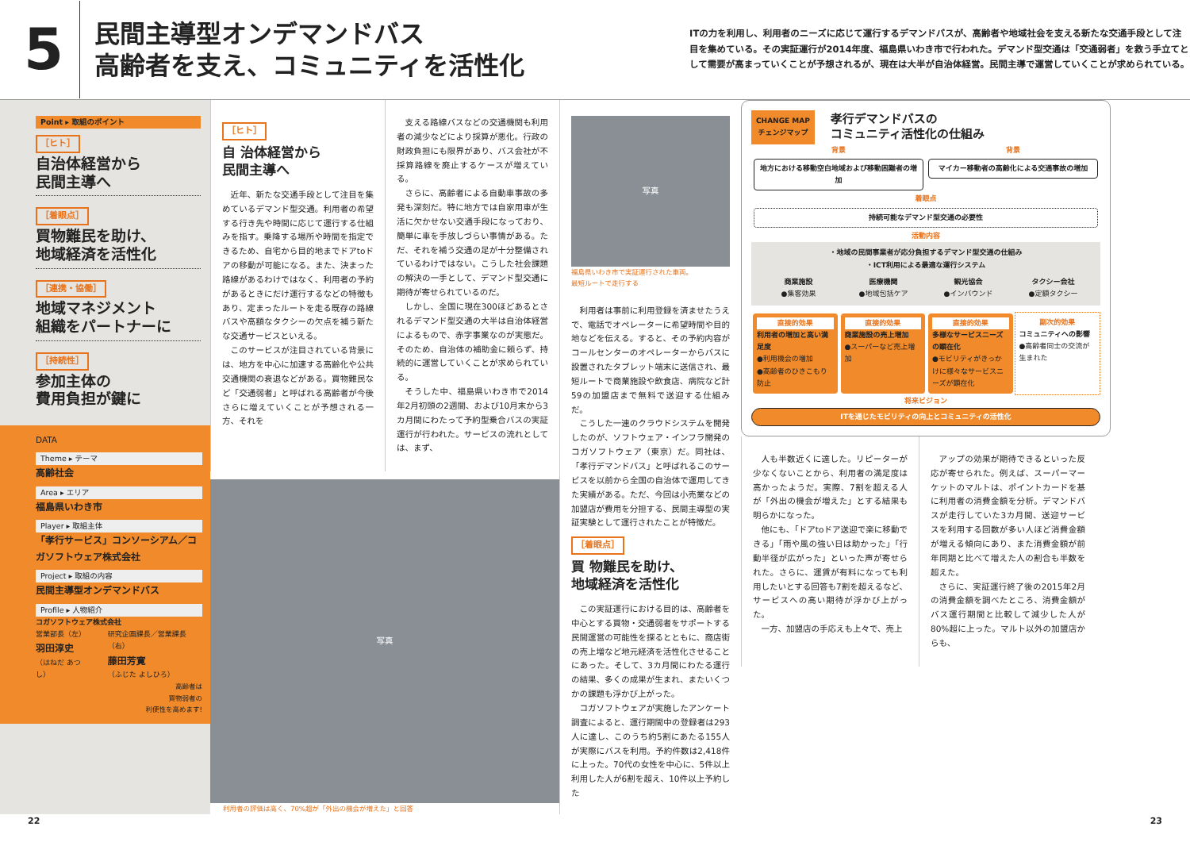5
民間主導型オンデマンドバス
高齢者を支え、コミュニティを活性化
ITの力を利用し、利用者のニーズに応じて運行するデマンドバスが、高齢者や地域社会を支える新たな交通手段として注目を集めている。その実証運行が2014年度、福島県いわき市で行われた。デマンド型交通は「交通弱者」を救う手立てとして需要が高まっていくことが予想されるが、現在は大半が自治体経営。民間主導で運営していくことが求められている。
Point ▸ 取組のポイント
［ヒト］
自治体経営から
民間主導へ
［着眼点］
買物難民を助け、
地域経済を活性化
［連携・協働］
地域マネジメント
組織をパートナーに
［持続性］
参加主体の
費用負担が鍵に
DATA
Theme ▸ テーマ
高齢社会
Area ▸ エリア
福島県いわき市
Player ▸ 取組主体
「孝行サービス」コンソーシアム／コガソフトウェア株式会社
Project ▸ 取組の内容
民間主導型オンデマンドバス
Profile ▸ 人物紹介
コガソフトウェア株式会社
営業部長（左）
羽田淳史
（はねだ あつし）
研究企画課長／営業課長（右）
藤田芳寛
（ふじた よしひろ）
高齢者は
買物弱者の
利便性を高めます!
［ヒト］
自 治体経営から
民間主導へ
近年、新たな交通手段として注目を集めているデマンド型交通。利用者の希望する行き先や時間に応じて運行する仕組みを指す。乗降する場所や時間を指定できるため、自宅から目的地までドアtoドアの移動が可能になる。また、決まった路線があるわけではなく、利用者の予約があるときにだけ運行するなどの特徴もあり、定まったルートを走る既存の路線バスや高額なタクシーの欠点を補う新たな交通サービスといえる。
このサービスが注目されている背景には、地方を中心に加速する高齢化や公共交通機関の衰退などがある。買物難民など「交通弱者」と呼ばれる高齢者が今後さらに増えていくことが予想される一方、それを
支える路線バスなどの交通機関も利用者の減少などにより採算が悪化。行政の財政負担にも限界があり、バス会社が不採算路線を廃止するケースが増えている。
さらに、高齢者による自動車事故の多発も深刻だ。特に地方では自家用車が生活に欠かせない交通手段になっており、簡単に車を手放しづらい事情がある。ただ、それを補う交通の足が十分整備されているわけではない。こうした社会課題の解決の一手として、デマンド型交通に期待が寄せられているのだ。
しかし、全国に現在300ほどあるとされるデマンド型交通の大半は自治体経営によるもので、赤字事業なのが実態だ。そのため、自治体の補助金に頼らず、持続的に運営していくことが求められている。
そうした中、福島県いわき市で2014年2月初頭の2週間、および10月末から3カ月間にわたって予約型乗合バスの実証運行が行われた。サービスの流れとしては、まず、
写真
利用者の評価は高く、70%超が「外出の機会が増えた」と回答
写真
福島県いわき市で実証運行された車両。
最短ルートで走行する
利用者は事前に利用登録を済ませたうえで、電話でオペレーターに希望時間や目的地などを伝える。すると、その予約内容がコールセンターのオペレーターからバスに設置されたタブレット端末に送信され、最短ルートで商業施設や飲食店、病院など計59の加盟店まで無料で送迎する仕組みだ。
こうした一連のクラウドシステムを開発したのが、ソフトウェア・インフラ開発のコガソフトウェア（東京）だ。同社は、「孝行デマンドバス」と呼ばれるこのサービスを以前から全国の自治体で運用してきた実績がある。ただ、今回は小売業などの加盟店が費用を分担する、民間主導型の実証実験として運行されたことが特徴だ。
［着眼点］
買 物難民を助け、
地域経済を活性化
この実証運行における目的は、高齢者を中心とする買物・交通弱者をサポートする民間運営の可能性を探るとともに、商店街の売上増など地元経済を活性化させることにあった。そして、3カ月間にわたる運行の結果、多くの成果が生まれ、またいくつかの課題も浮かび上がった。
コガソフトウェアが実施したアンケート調査によると、運行期間中の登録者は293人に達し、このうち約5割にあたる155人が実際にバスを利用。予約件数は2,418件に上った。70代の女性を中心に、5件以上利用した人が6割を超え、10件以上予約した
CHANGE MAP
チェンジマップ
孝行デマンドバスの
コミュニティ活性化の仕組み
背景
地方における移動空白地域および移動困難者の増加
背景
マイカー移動者の高齢化による交通事故の増加
着眼点
持続可能なデマンド型交通の必要性
活動内容
・地域の民間事業者が応分負担するデマンド型交通の仕組み
・ICT利用による最適な運行システム
商業施設
●集客効果
医療機関
●地域包括ケア
観光協会
●インバウンド
タクシー会社
●定額タクシー
直接的効果
利用者の増加と高い満足度
●利用機会の増加
●高齢者のひきこもり防止
直接的効果
商業施設の売上増加
●スーパーなど売上増加
直接的効果
多様なサービスニーズの顕在化
●モビリティがきっかけに様々なサービスニーズが顕在化
副次的効果
コミュニティへの影響
●高齢者同士の交流が生まれた
将来ビジョン
ITを通じたモビリティの向上とコミュニティの活性化
人も半数近くに達した。リピーターが少なくないことから、利用者の満足度は高かったようだ。実際、7割を超える人が「外出の機会が増えた」とする結果も明らかになった。
他にも、「ドアtoドア送迎で楽に移動できる」「雨や風の強い日は助かった」「行動半径が広がった」といった声が寄せられた。さらに、運賃が有料になっても利用したいとする回答も7割を超えるなど、サービスへの高い期待が浮かび上がった。
一方、加盟店の手応えも上々で、売上
アップの効果が期待できるといった反応が寄せられた。例えば、スーパーマーケットのマルトは、ポイントカードを基に利用者の消費金額を分析。デマンドバスが走行していた3カ月間、送迎サービスを利用する回数が多い人ほど消費金額が増える傾向にあり、また消費金額が前年同期と比べて増えた人の割合も半数を超えた。
さらに、実証運行終了後の2015年2月の消費金額を調べたところ、消費金額がバス運行期間と比較して減少した人が80%超に上った。マルト以外の加盟店からも、
22 23